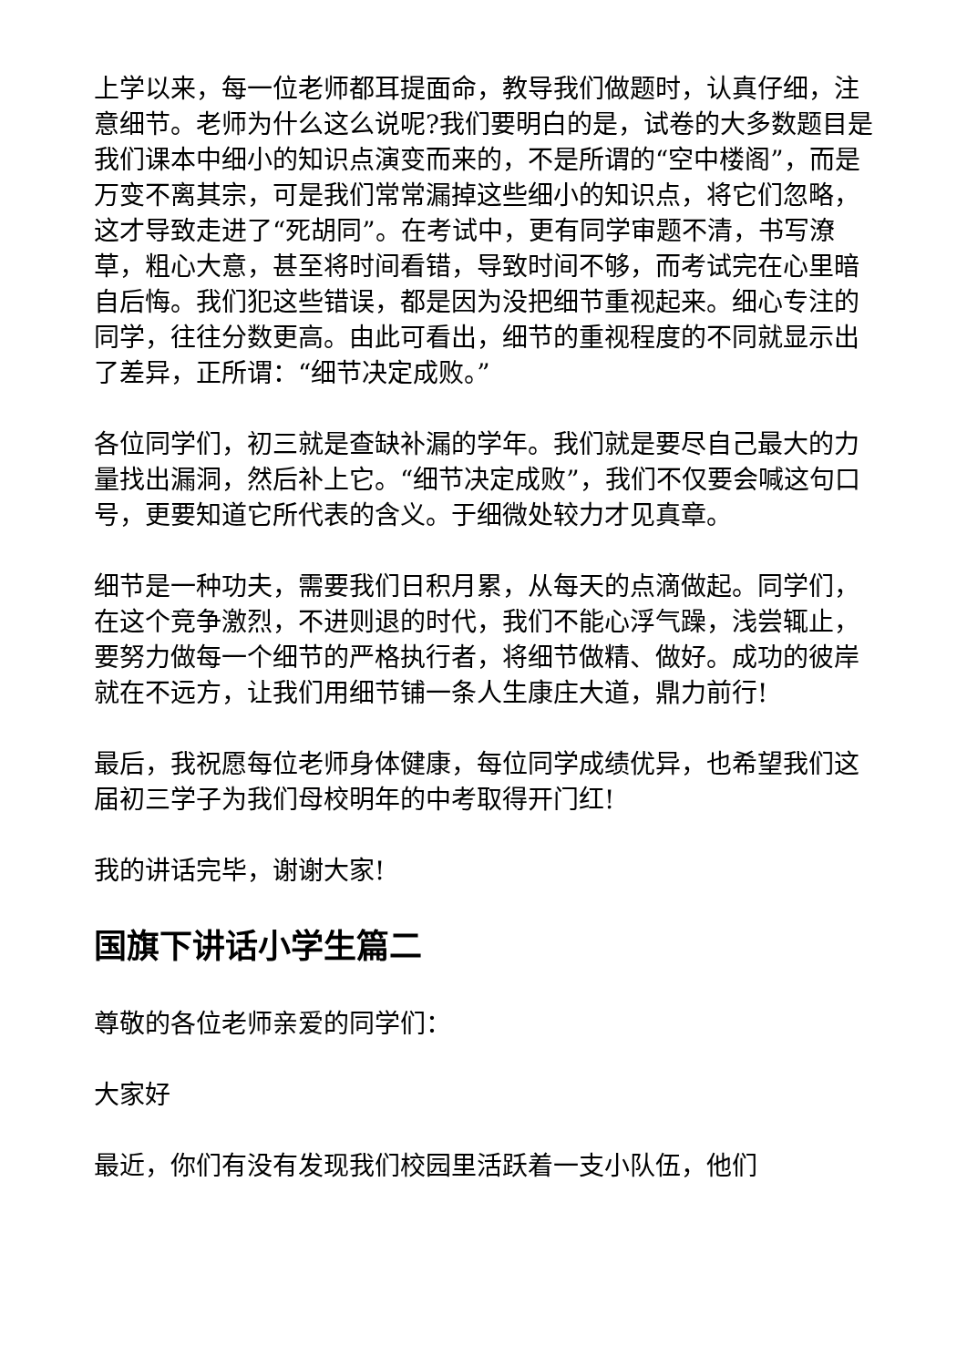上学以来，每一位老师都耳提面命，教导我们做题时，认真仔细，注意细节。老师为什么这么说呢?我们要明白的是，试卷的大多数题目是我们课本中细小的知识点演变而来的，不是所谓的“空中楼阁”，而是万变不离其宗，可是我们常常漏掉这些细小的知识点，将它们忽略，这才导致走进了“死胡同”。在考试中，更有同学审题不清，书写潦草，粗心大意，甚至将时间看错，导致时间不够，而考试完在心里暗自后悔。我们犯这些错误，都是因为没把细节重视起来。细心专注的同学，往往分数更高。由此可看出，细节的重视程度的不同就显示出了差异，正所谓：“细节决定成败。”
各位同学们，初三就是查缺补漏的学年。我们就是要尽自己最大的力量找出漏洞，然后补上它。“细节决定成败”，我们不仅要会喊这句口号，更要知道它所代表的含义。于细微处较力才见真章。
细节是一种功夫，需要我们日积月累，从每天的点滴做起。同学们，在这个竞争激烈，不进则退的时代，我们不能心浮气躁，浅尝辄止，要努力做每一个细节的严格执行者，将细节做精、做好。成功的彼岸就在不远方，让我们用细节铺一条人生康庄大道，鼎力前行!
最后，我祝愿每位老师身体健康，每位同学成绩优异，也希望我们这届初三学子为我们母校明年的中考取得开门红!
我的讲话完毕，谢谢大家!
国旗下讲话小学生篇二
尊敬的各位老师亲爱的同学们：
大家好
最近，你们有没有发现我们校园里活跃着一支小队伍，他们